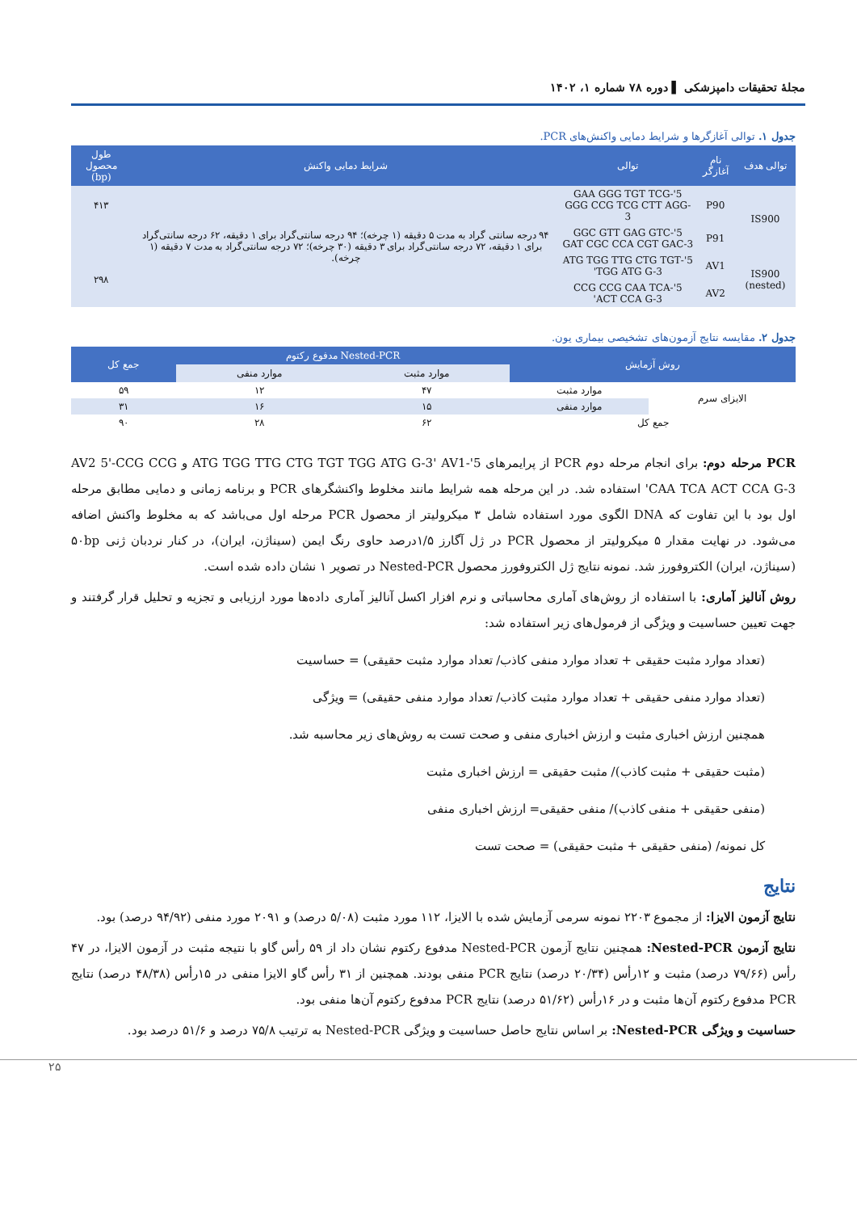مجلهٔ تحقیقات دامپزشکی ▌ دوره ۷۸ شماره ۱، ۱۴۰۲
جدول ۱. توالی آغازگرها و شرایط دمایی واکنش‌های PCR.
| توالی هدف | نام آغازگر | توالی | شرایط دمایی واکنش | طول محصول (bp) |
| --- | --- | --- | --- | --- |
| IS900 | P90 | 5'-GAA GGG TGT TCG GGG CCG TCG CTT AGG-3 | ۹۴ درجه سانتی گراد به مدت ۵ دقیقه (۱ چرخه)؛ ۹۴ درجه سانتی‌گراد برای ۱ دقیقه، ۶۲ درجه سانتی‌گراد برای ۱ دقیقه، ۷۲ درجه سانتی‌گراد برای ۳ دقیقه (۳۰ چرخه)؛ ۷۲ درجه سانتی‌گراد به مدت ۷ دقیقه (۱ چرخه). | ۴۱۳ |
| | P91 | 5'-GGC GTT GAG GTC GAT CGC CCA CGT GAC-3 | | |
| IS900 (nested) | AV1 | 5'-ATG TGG TTG CTG TGT TGG ATG G-3' | | ۲۹۸ |
| | AV2 | 5'-CCG CCG CAA TCA ACT CCA G-3' | | |
جدول ۲. مقایسه نتایج آزمون‌های تشخیصی بیماری یون.
| روش آزمایش | | Nested-PCR مدفوع رکتوم | | جمع کل |
| --- | --- | --- | --- | --- |
| | | موارد مثبت | موارد منفی | |
| الایزای سرم | موارد مثبت | ۴۷ | ۱۲ | ۵۹ |
| | موارد منفی | ۱۵ | ۱۶ | ۳۱ |
| جمع کل | | ۶۲ | ۲۸ | ۹۰ |
PCR مرحله دوم: برای انجام مرحله دوم PCR از پرایمرهای 5'-ATG TGG TTG CTG TGT TGG ATG G-3' AV1 و AV2 5'-CCG CCG CAA TCA ACT CCA G-3' استفاده شد. در این مرحله همه شرایط مانند مخلوط واکنشگرهای PCR و برنامه زمانی و دمایی مطابق مرحله اول بود با این تفاوت که DNA الگوی مورد استفاده شامل ۳ میکرولیتر از محصول PCR مرحله اول می‌باشد که به مخلوط واکنش اضافه می‌شود. در نهایت مقدار ۵ میکرولیتر از محصول PCR در ژل آگارز ۱/۵درصد حاوی رنگ ایمن (سیناژن، ایران)، در کنار نردبان ژنی ۵۰bp (سیناژن، ایران) الکتروفورز شد. نمونه نتایج ژل الکتروفورز محصول Nested-PCR در تصویر ۱ نشان داده شده است.
روش آنالیز آماری: با استفاده از روش‌های آماری محاسباتی و نرم افزار اکسل آنالیز آماری داده‌ها مورد ارزیابی و تجزیه و تحلیل قرار گرفتند و جهت تعیین حساسیت و ویژگی از فرمول‌های زیر استفاده شد:
(تعداد موارد مثبت حقیقی + تعداد موارد منفی کاذب/ تعداد موارد مثبت حقیقی) = حساسیت
(تعداد موارد منفی حقیقی + تعداد موارد مثبت کاذب/ تعداد موارد منفی حقیقی) = ویژگی
همچنین ارزش اخباری مثبت و ارزش اخباری منفی و صحت تست به روش‌های زیر محاسبه شد.
(مثبت حقیقی + مثبت کاذب)/ مثبت حقیقی = ارزش اخباری مثبت
(منفی حقیقی + منفی کاذب)/ منفی حقیقی= ارزش اخباری منفی
کل نمونه/ (منفی حقیقی + مثبت حقیقی) = صحت تست
نتایج
نتایج آزمون الایزا: از مجموع ۲۲۰۳ نمونه سرمی آزمایش شده با الایزا، ۱۱۲ مورد مثبت (۵/۰۸ درصد) و ۲۰۹۱ مورد منفی (۹۴/۹۲ درصد) بود.
نتایج آزمون Nested-PCR: همچنین نتایج آزمون Nested-PCR مدفوع رکتوم نشان داد از ۵۹ رأس گاو با نتیجه مثبت در آزمون الایزا، در ۴۷ رأس (۷۹/۶۶ درصد) مثبت و ۱۲رأس (۲۰/۳۴ درصد) نتایج PCR منفی بودند. همچنین از ۳۱ رأس گاو الایزا منفی در ۱۵رأس (۴۸/۳۸ درصد) نتایج PCR مدفوع رکتوم آن‌ها مثبت و در ۱۶رأس (۵۱/۶۲ درصد) نتایج PCR مدفوع رکتوم آن‌ها منفی بود.
حساسیت و ویژگی Nested-PCR: بر اساس نتایج حاصل حساسیت و ویژگی Nested-PCR به ترتیب ۷۵/۸ درصد و ۵۱/۶ درصد بود.
۲۵